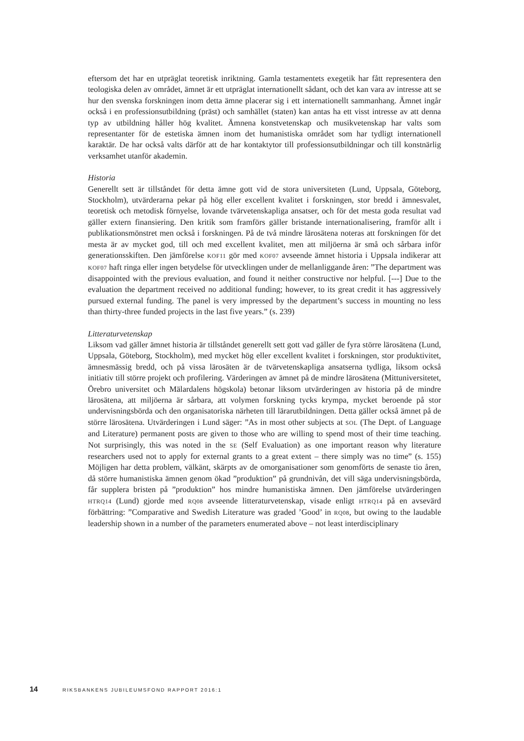eftersom det har en utpräglat teoretisk inriktning. Gamla testamentets exegetik har fått representera den teologiska delen av området, ämnet är ett utpräglat internationellt sådant, och det kan vara av intresse att se hur den svenska forskningen inom detta ämne placerar sig i ett internationellt sammanhang. Ämnet ingår också i en professionsutbildning (präst) och samhället (staten) kan antas ha ett visst intresse av att denna typ av utbildning håller hög kvalitet. Ämnena konstvetenskap och musikvetenskap har valts som representanter för de estetiska ämnen inom det humanistiska området som har tydligt internationell karaktär. De har också valts därför att de har kontaktytor till professionsutbildningar och till konstnärlig verksamhet utanför akademin.
Historia
Generellt sett är tillståndet för detta ämne gott vid de stora universiteten (Lund, Uppsala, Göteborg, Stockholm), utvärderarna pekar på hög eller excellent kvalitet i forskningen, stor bredd i ämnesvalet, teoretisk och metodisk förnyelse, lovande tvärvetenskapliga ansatser, och för det mesta goda resultat vad gäller extern finansiering. Den kritik som framförs gäller bristande internationalisering, framför allt i publikationsmönstret men också i forskningen. På de två mindre lärosätena noteras att forskningen för det mesta är av mycket god, till och med excellent kvalitet, men att miljöerna är små och sårbara inför generationsskiften. Den jämförelse KOF11 gör med KOF07 avseende ämnet historia i Uppsala indikerar att KOF07 haft ringa eller ingen betydelse för utvecklingen under de mellanliggande åren: ”The department was disappointed with the previous evaluation, and found it neither constructive nor helpful. [---] Due to the evaluation the department received no additional funding; however, to its great credit it has aggressively pursued external funding. The panel is very impressed by the department’s success in mounting no less than thirty-three funded projects in the last five years.” (s. 239)
Litteraturvetenskap
Liksom vad gäller ämnet historia är tillståndet generellt sett gott vad gäller de fyra större lärosätena (Lund, Uppsala, Göteborg, Stockholm), med mycket hög eller excellent kvalitet i forskningen, stor produktivitet, ämnesmässig bredd, och på vissa lärosäten är de tvärvetenskapliga ansatserna tydliga, liksom också initiativ till större projekt och profilering. Värderingen av ämnet på de mindre lärosätena (Mittuniversitetet, Örebro universitet och Mälardalens högskola) betonar liksom utvärderingen av historia på de mindre lärosätena, att miljöerna är sårbara, att volymen forskning tycks krympa, mycket beroende på stor undervisningsbörda och den organisatoriska närheten till lärarutbildningen. Detta gäller också ämnet på de större lärosätena. Utvärderingen i Lund säger: ”As in most other subjects at SOL (The Dept. of Language and Literature) permanent posts are given to those who are willing to spend most of their time teaching. Not surprisingly, this was noted in the SE (Self Evaluation) as one important reason why literature researchers used not to apply for external grants to a great extent – there simply was no time” (s. 155) Möjligen har detta problem, välkänt, skärpts av de omorganisationer som genomförts de senaste tio åren, då större humanistiska ämnen genom ökad ”produktion” på grundnivån, det vill säga undervisningsbörda, får supplera bristen på ”produktion” hos mindre humanistiska ämnen. Den jämförelse utvärderingen HTRQ14 (Lund) gjorde med RQ08 avseende litteraturvetenskap, visade enligt HTRQ14 på en avsevärd förbättring: ”Comparative and Swedish Literature was graded ’Good’ in RQ08, but owing to the laudable leadership shown in a number of the parameters enumerated above – not least interdisciplinary
14 RIKSBANKENS JUBILEUMSFOND RAPPORT 2016:1